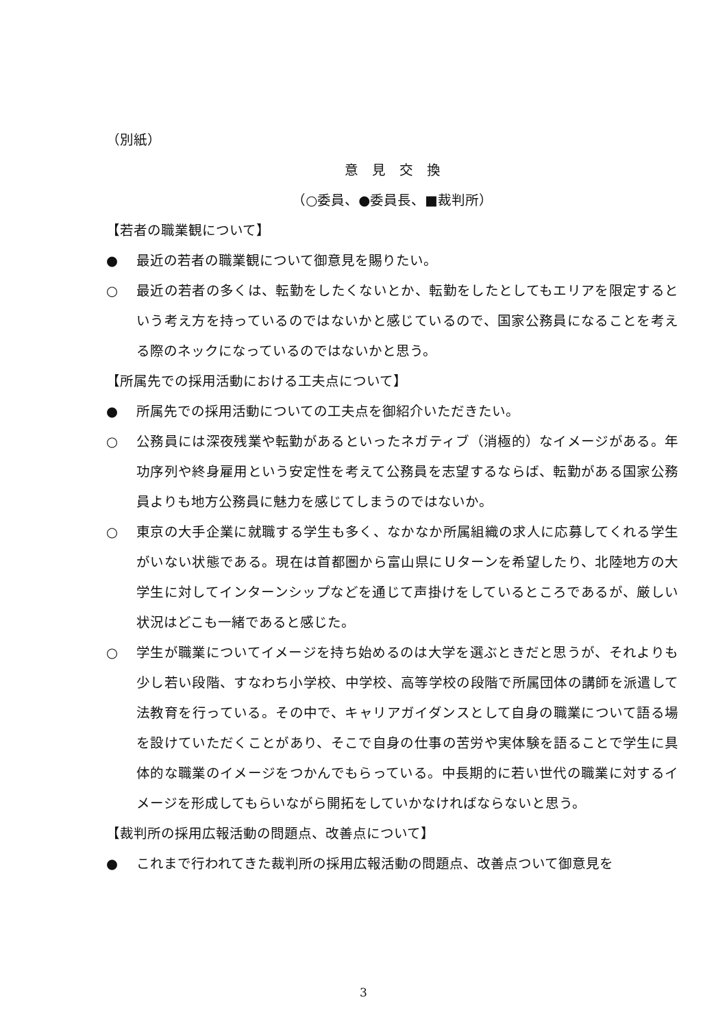（別紙）
意　見　交　換
（○委員、●委員長、■裁判所）
【若者の職業観について】
● 最近の若者の職業観について御意見を賜りたい。
○ 最近の若者の多くは、転勤をしたくないとか、転勤をしたとしてもエリアを限定するという考え方を持っているのではないかと感じているので、国家公務員になることを考える際のネックになっているのではないかと思う。
【所属先での採用活動における工夫点について】
● 所属先での採用活動についての工夫点を御紹介いただきたい。
○ 公務員には深夜残業や転勤があるといったネガティブ（消極的）なイメージがある。年功序列や終身雇用という安定性を考えて公務員を志望するならば、転勤がある国家公務員よりも地方公務員に魅力を感じてしまうのではないか。
○ 東京の大手企業に就職する学生も多く、なかなか所属組織の求人に応募してくれる学生がいない状態である。現在は首都圏から富山県にＵターンを希望したり、北陸地方の大学生に対してインターンシップなどを通じて声掛けをしているところであるが、厳しい状況はどこも一緒であると感じた。
○ 学生が職業についてイメージを持ち始めるのは大学を選ぶときだと思うが、それよりも少し若い段階、すなわち小学校、中学校、高等学校の段階で所属団体の講師を派遣して法教育を行っている。その中で、キャリアガイダンスとして自身の職業について語る場を設けていただくことがあり、そこで自身の仕事の苦労や実体験を語ることで学生に具体的な職業のイメージをつかんでもらっている。中長期的に若い世代の職業に対するイメージを形成してもらいながら開拓をしていかなければならないと思う。
【裁判所の採用広報活動の問題点、改善点について】
● これまで行われてきた裁判所の採用広報活動の問題点、改善点ついて御意見を
3